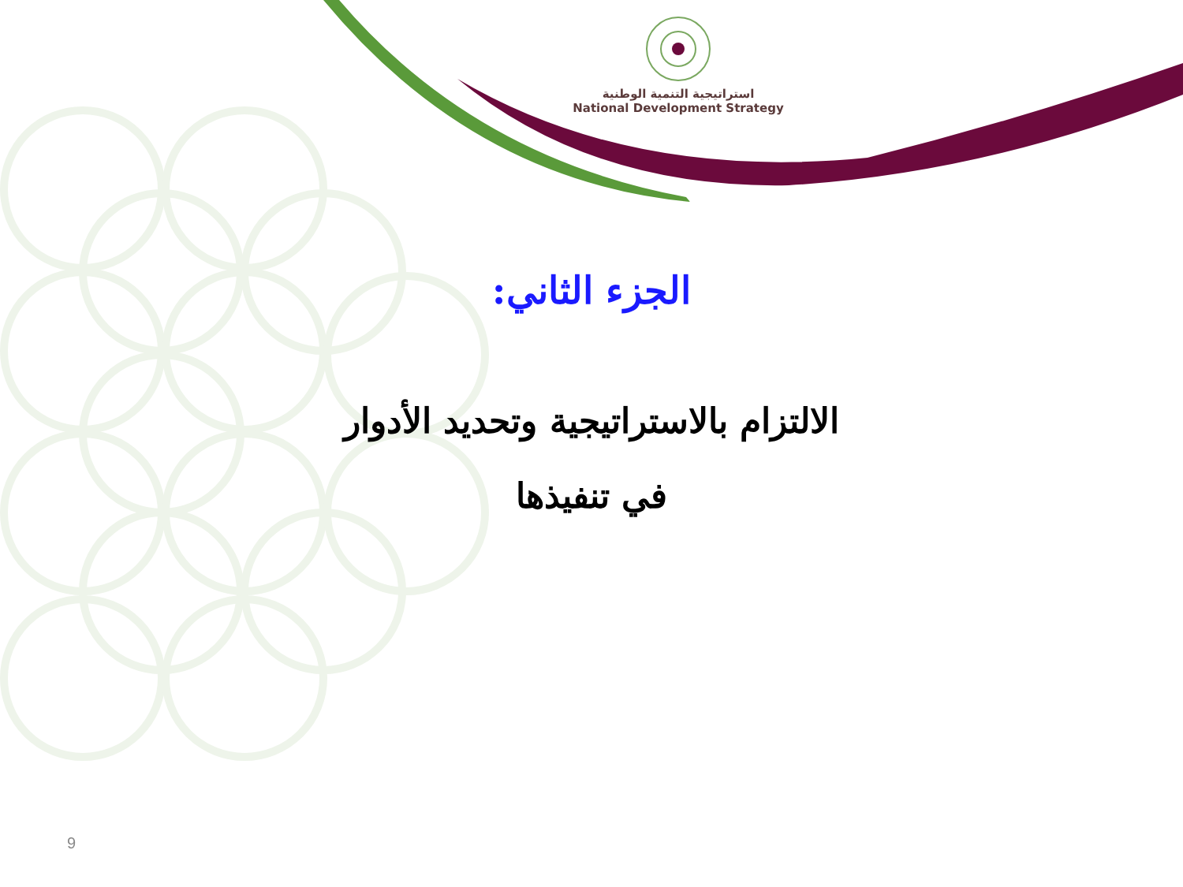استراتيجية التنمية الوطنية
National Development Strategy
الجزء الثاني:
الالتزام بالاستراتيجية وتحديد الأدوار
في تنفيذها
9